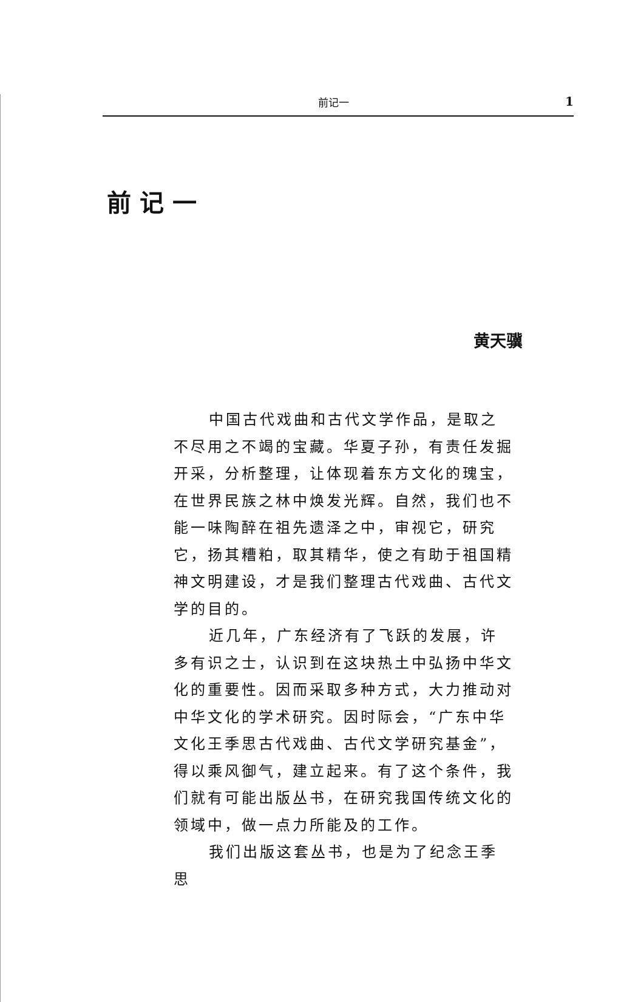前记一 1
前记一
黄天骥
中国古代戏曲和古代文学作品，是取之不尽用之不竭的宝藏。华夏子孙，有责任发掘开采，分析整理，让体现着东方文化的瑰宝，在世界民族之林中焕发光辉。自然，我们也不能一味陶醉在祖先遗泽之中，审视它，研究它，扬其糟粕，取其精华，使之有助于祖国精神文明建设，才是我们整理古代戏曲、古代文学的目的。
近几年，广东经济有了飞跃的发展，许多有识之士，认识到在这块热土中弘扬中华文化的重要性。因而采取多种方式，大力推动对中华文化的学术研究。因时际会，“广东中华文化王季思古代戏曲、古代文学研究基金”，得以乘风御气，建立起来。有了这个条件，我们就有可能出版丛书，在研究我国传统文化的领域中，做一点力所能及的工作。
我们出版这套丛书，也是为了纪念王季思